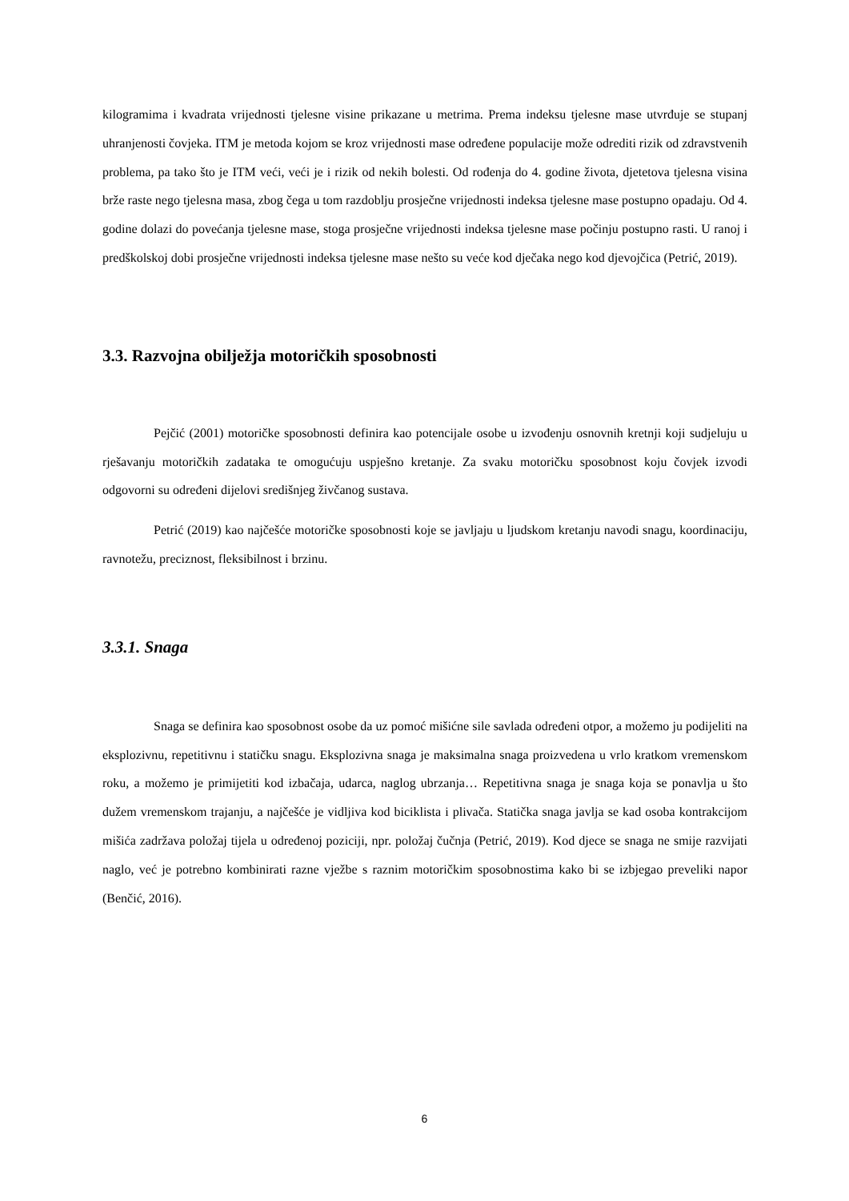kilogramima i kvadrata vrijednosti tjelesne visine prikazane u metrima. Prema indeksu tjelesne mase utvrđuje se stupanj uhranjenosti čovjeka. ITM je metoda kojom se kroz vrijednosti mase određene populacije može odrediti rizik od zdravstvenih problema, pa tako što je ITM veći, veći je i rizik od nekih bolesti. Od rođenja do 4. godine života, djetetova tjelesna visina brže raste nego tjelesna masa, zbog čega u tom razdoblju prosječne vrijednosti indeksa tjelesne mase postupno opadaju. Od 4. godine dolazi do povećanja tjelesne mase, stoga prosječne vrijednosti indeksa tjelesne mase počinju postupno rasti. U ranoj i predškolskoj dobi prosječne vrijednosti indeksa tjelesne mase nešto su veće kod dječaka nego kod djevojčica (Petrić, 2019).
3.3. Razvojna obilježja motoričkih sposobnosti
Pejčić (2001) motoričke sposobnosti definira kao potencijale osobe u izvođenju osnovnih kretnji koji sudjeluju u rješavanju motoričkih zadataka te omogućuju uspješno kretanje. Za svaku motoričku sposobnost koju čovjek izvodi odgovorni su određeni dijelovi središnjeg živčanog sustava.
Petrić (2019) kao najčešće motoričke sposobnosti koje se javljaju u ljudskom kretanju navodi snagu, koordinaciju, ravnotežu, preciznost, fleksibilnost i brzinu.
3.3.1. Snaga
Snaga se definira kao sposobnost osobe da uz pomoć mišićne sile savlada određeni otpor, a možemo ju podijeliti na eksplozivnu, repetitivnu i statičku snagu. Eksplozivna snaga je maksimalna snaga proizvedena u vrlo kratkom vremenskom roku, a možemo je primijetiti kod izbačaja, udarca, naglog ubrzanja… Repetitivna snaga je snaga koja se ponavlja u što dužem vremenskom trajanju, a najčešće je vidljiva kod biciklista i plivača. Statička snaga javlja se kad osoba kontrakcijom mišića zadržava položaj tijela u određenoj poziciji, npr. položaj čučnja (Petrić, 2019). Kod djece se snaga ne smije razvijati naglo, već je potrebno kombinirati razne vježbe s raznim motoričkim sposobnostima kako bi se izbjegao preveliki napor (Benčić, 2016).
6